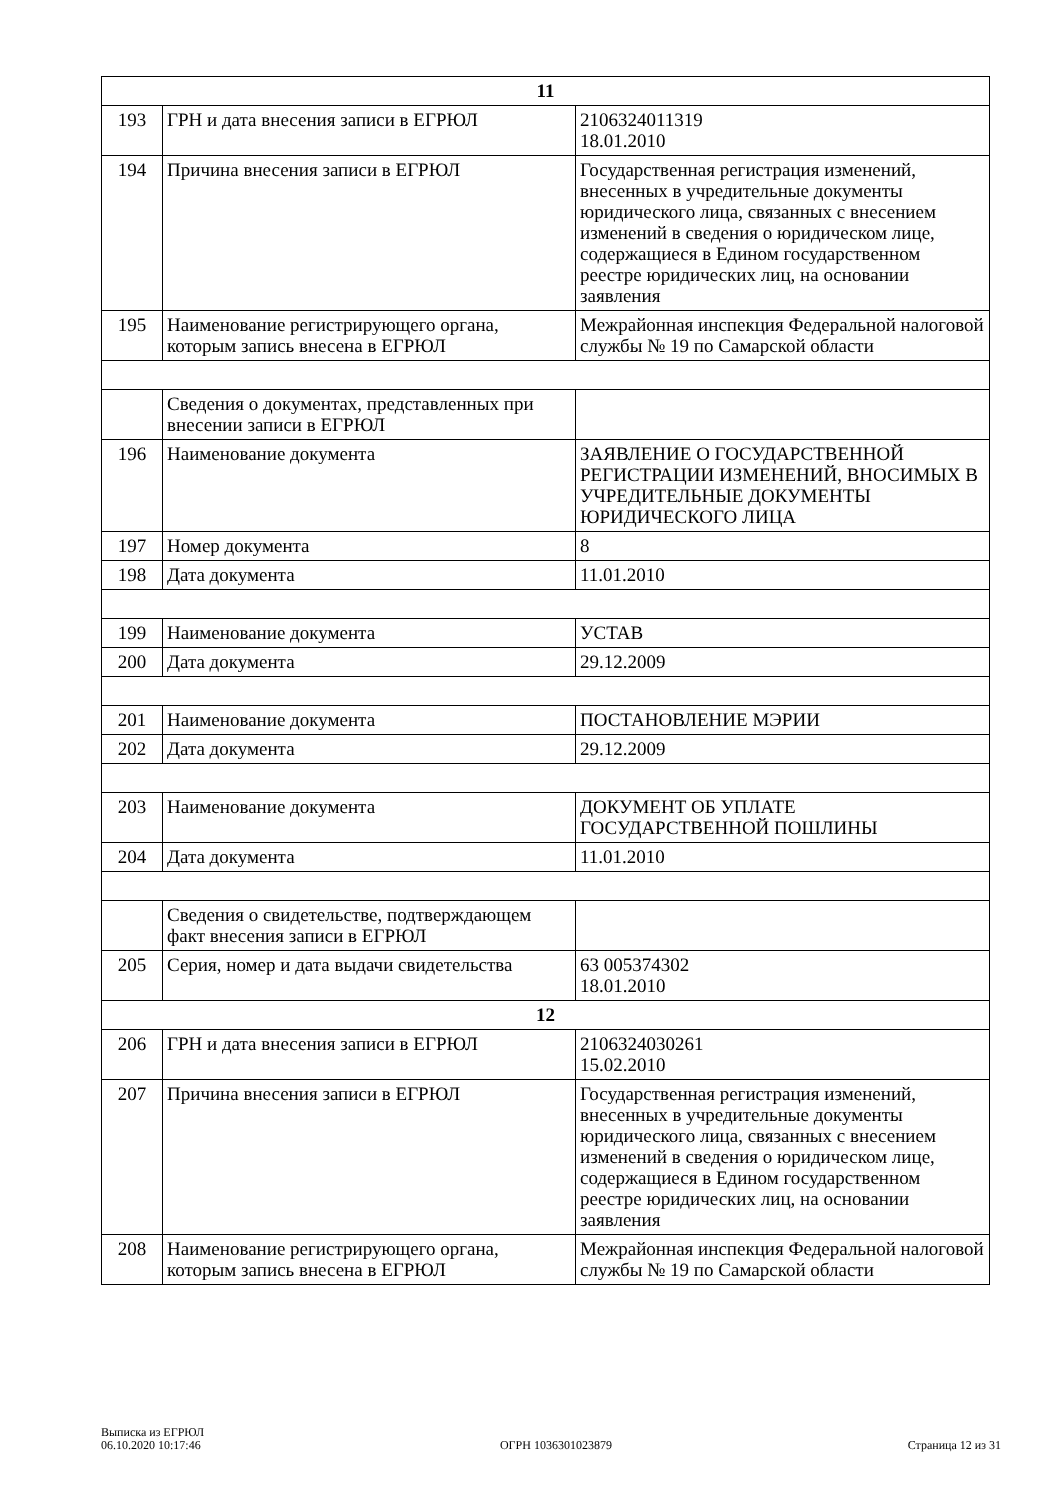| 11 | | |
| 193 | ГРН и дата внесения записи в ЕГРЮЛ | 2106324011319 18.01.2010 |
| 194 | Причина внесения записи в ЕГРЮЛ | Государственная регистрация изменений, внесенных в учредительные документы юридического лица, связанных с внесением изменений в сведения о юридическом лице, содержащиеся в Едином государственном реестре юридических лиц, на основании заявления |
| 195 | Наименование регистрирующего органа, которым запись внесена в ЕГРЮЛ | Межрайонная инспекция Федеральной налоговой службы № 19 по Самарской области |
| | Сведения о документах, представленных при внесении записи в ЕГРЮЛ | |
| 196 | Наименование документа | ЗАЯВЛЕНИЕ О ГОСУДАРСТВЕННОЙ РЕГИСТРАЦИИ ИЗМЕНЕНИЙ, ВНОСИМЫХ В УЧРЕДИТЕЛЬНЫЕ ДОКУМЕНТЫ ЮРИДИЧЕСКОГО ЛИЦА |
| 197 | Номер документа | 8 |
| 198 | Дата документа | 11.01.2010 |
| 199 | Наименование документа | УСТАВ |
| 200 | Дата документа | 29.12.2009 |
| 201 | Наименование документа | ПОСТАНОВЛЕНИЕ МЭРИИ |
| 202 | Дата документа | 29.12.2009 |
| 203 | Наименование документа | ДОКУМЕНТ ОБ УПЛАТЕ ГОСУДАРСТВЕННОЙ ПОШЛИНЫ |
| 204 | Дата документа | 11.01.2010 |
| | Сведения о свидетельстве, подтверждающем факт внесения записи в ЕГРЮЛ | |
| 205 | Серия, номер и дата выдачи свидетельства | 63 005374302 18.01.2010 |
| 12 | | |
| 206 | ГРН и дата внесения записи в ЕГРЮЛ | 2106324030261 15.02.2010 |
| 207 | Причина внесения записи в ЕГРЮЛ | Государственная регистрация изменений, внесенных в учредительные документы юридического лица, связанных с внесением изменений в сведения о юридическом лице, содержащиеся в Едином государственном реестре юридических лиц, на основании заявления |
| 208 | Наименование регистрирующего органа, которым запись внесена в ЕГРЮЛ | Межрайонная инспекция Федеральной налоговой службы № 19 по Самарской области |
Выписка из ЕГРЮЛ
06.10.2020 10:17:46
ОГРН 1036301023879
Страница 12 из 31